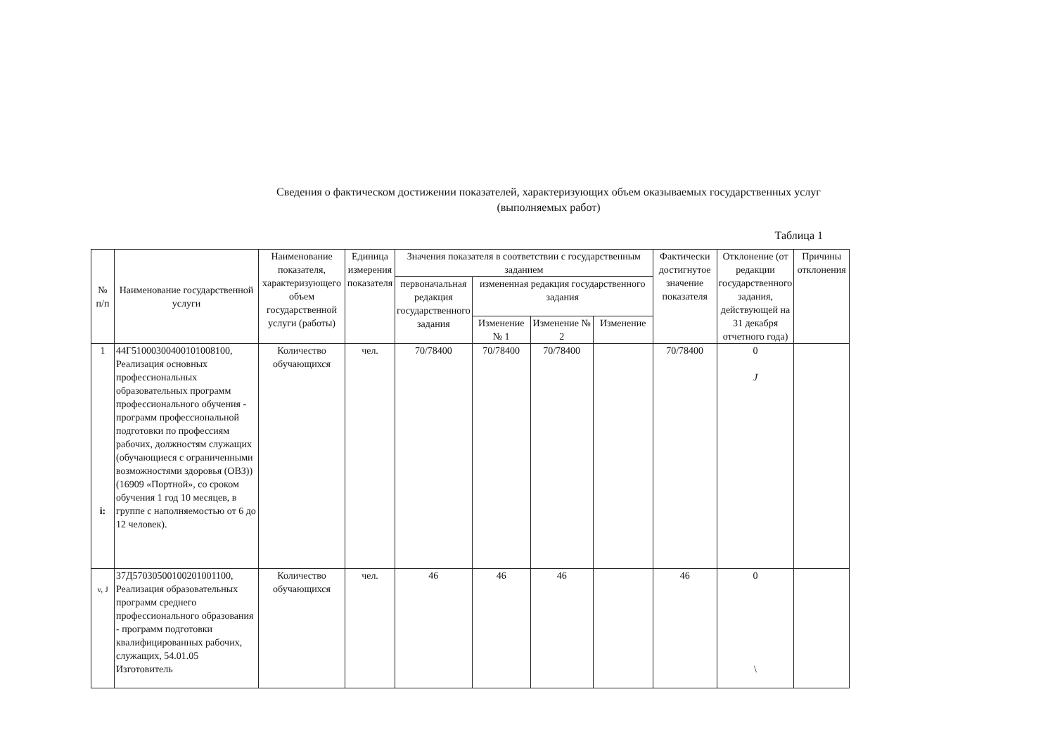Сведения о фактическом достижении показателей, характеризующих объем оказываемых государственных услуг
(выполняемых работ)
Таблица 1
| № п/п | Наименование государственной услуги | Наименование показателя, характеризующего объем государственной услуги (работы) | Единица измерения показателя | Значения показателя в соответствии с государственным заданием | | | | Фактически достигнутое значение показателя | Отклонение (от редакции государственного задания, действующей на 31 декабря отчетного года) | Причины отклонения |
| --- | --- | --- | --- | --- | --- | --- | --- | --- | --- | --- |
| | | | | первоначальная редакция государственного задания | измененная редакция государственного задания | | | | | |
| | | | | | Изменение № 1 | Изменение № 2 | Изменение | | | |
| 1 i: | 44Г51000300400101008100, Реализация основных профессиональных образовательных программ профессионального обучения - программ профессиональной подготовки по профессиям рабочих, должностям служащих (обучающиеся с ограниченными возможностями здоровья (ОВЗ)) (16909 «Портной», со сроком обучения 1 год 10 месяцев, в группе с наполняемостью от 6 до 12 человек). | Количество обучающихся | чел. | 70/78400 | 70/78400 | 70/78400 | | 70/78400 | 0 J | |
| v, J | 37Д57030500100201001100, Реализация образовательных программ среднего профессионального образования - программ подготовки квалифицированных рабочих, служащих, 54.01.05 Изготовитель | Количество обучающихся | чел. | 46 | 46 | 46 | | 46 | 0 \ | |